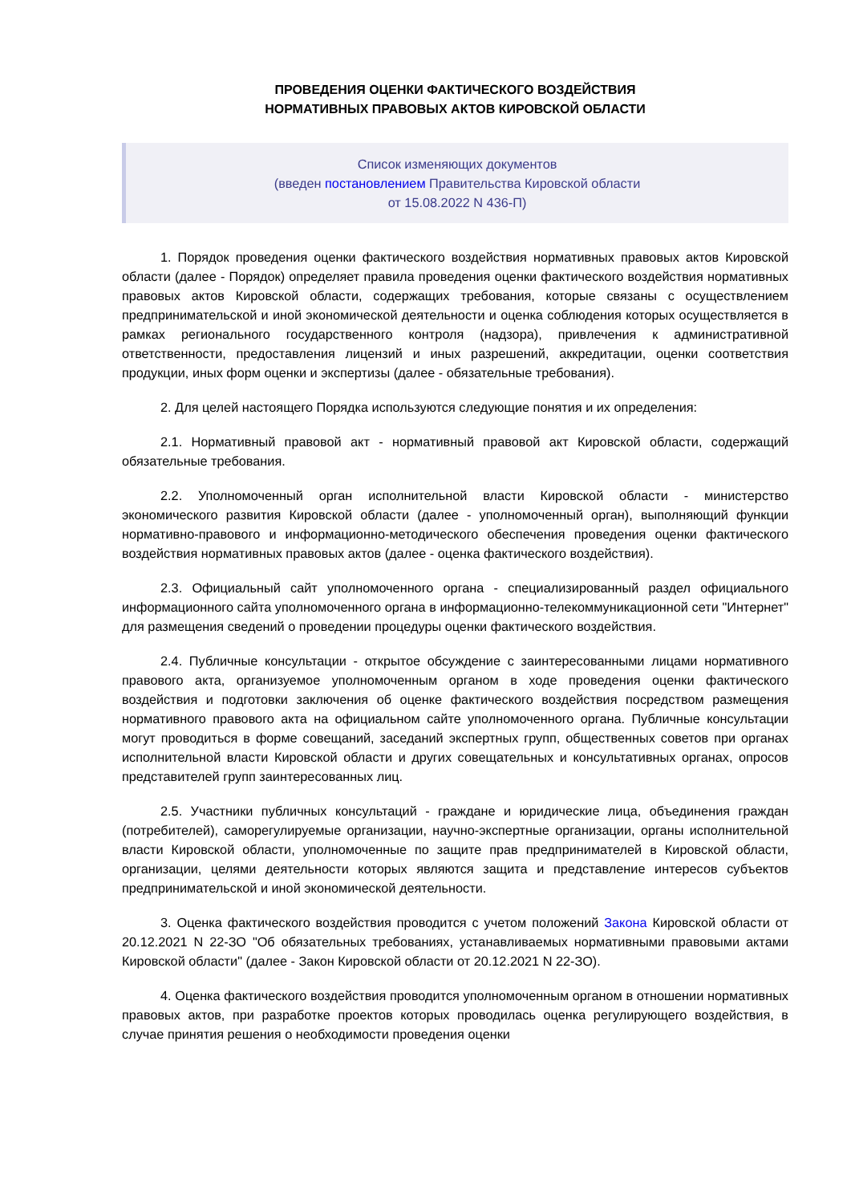ПРОВЕДЕНИЯ ОЦЕНКИ ФАКТИЧЕСКОГО ВОЗДЕЙСТВИЯ
НОРМАТИВНЫХ ПРАВОВЫХ АКТОВ КИРОВСКОЙ ОБЛАСТИ
Список изменяющих документов
(введен постановлением Правительства Кировской области
от 15.08.2022 N 436-П)
1. Порядок проведения оценки фактического воздействия нормативных правовых актов Кировской области (далее - Порядок) определяет правила проведения оценки фактического воздействия нормативных правовых актов Кировской области, содержащих требования, которые связаны с осуществлением предпринимательской и иной экономической деятельности и оценка соблюдения которых осуществляется в рамках регионального государственного контроля (надзора), привлечения к административной ответственности, предоставления лицензий и иных разрешений, аккредитации, оценки соответствия продукции, иных форм оценки и экспертизы (далее - обязательные требования).
2. Для целей настоящего Порядка используются следующие понятия и их определения:
2.1. Нормативный правовой акт - нормативный правовой акт Кировской области, содержащий обязательные требования.
2.2. Уполномоченный орган исполнительной власти Кировской области - министерство экономического развития Кировской области (далее - уполномоченный орган), выполняющий функции нормативно-правового и информационно-методического обеспечения проведения оценки фактического воздействия нормативных правовых актов (далее - оценка фактического воздействия).
2.3. Официальный сайт уполномоченного органа - специализированный раздел официального информационного сайта уполномоченного органа в информационно-телекоммуникационной сети "Интернет" для размещения сведений о проведении процедуры оценки фактического воздействия.
2.4. Публичные консультации - открытое обсуждение с заинтересованными лицами нормативного правового акта, организуемое уполномоченным органом в ходе проведения оценки фактического воздействия и подготовки заключения об оценке фактического воздействия посредством размещения нормативного правового акта на официальном сайте уполномоченного органа. Публичные консультации могут проводиться в форме совещаний, заседаний экспертных групп, общественных советов при органах исполнительной власти Кировской области и других совещательных и консультативных органах, опросов представителей групп заинтересованных лиц.
2.5. Участники публичных консультаций - граждане и юридические лица, объединения граждан (потребителей), саморегулируемые организации, научно-экспертные организации, органы исполнительной власти Кировской области, уполномоченные по защите прав предпринимателей в Кировской области, организации, целями деятельности которых являются защита и представление интересов субъектов предпринимательской и иной экономической деятельности.
3. Оценка фактического воздействия проводится с учетом положений Закона Кировской области от 20.12.2021 N 22-ЗО "Об обязательных требованиях, устанавливаемых нормативными правовыми актами Кировской области" (далее - Закон Кировской области от 20.12.2021 N 22-ЗО).
4. Оценка фактического воздействия проводится уполномоченным органом в отношении нормативных правовых актов, при разработке проектов которых проводилась оценка регулирующего воздействия, в случае принятия решения о необходимости проведения оценки